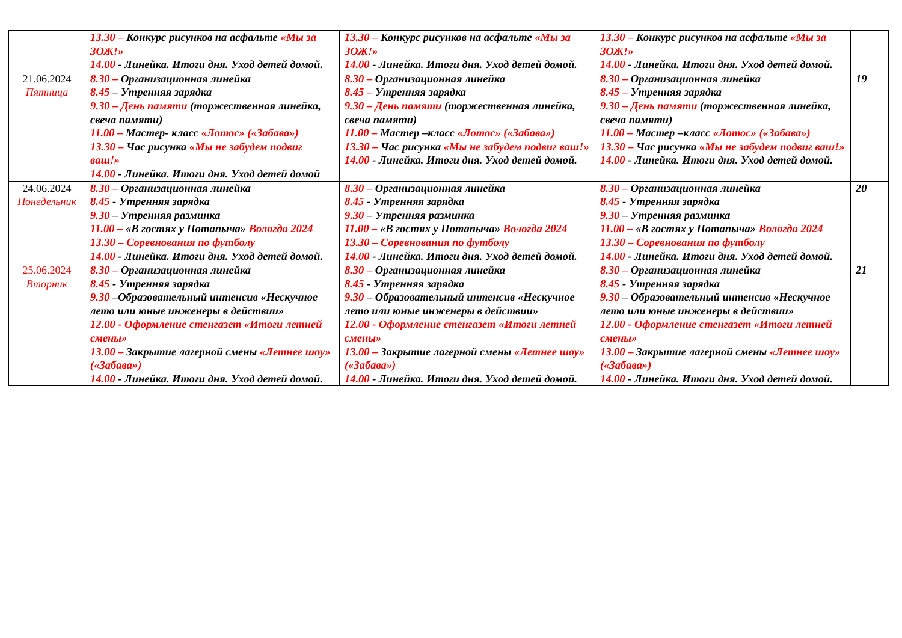| | 13.30 – Конкурс рисунков на асфальте «Мы за ЗОЖ!» 14.00 - Линейка. Итоги дня. Уход детей домой. | 13.30 – Конкурс рисунков на асфальте «Мы за ЗОЖ!» 14.00 - Линейка. Итоги дня. Уход детей домой. | 13.30 – Конкурс рисунков на асфальте «Мы за ЗОЖ!» 14.00 - Линейка. Итоги дня. Уход детей домой. | |
| 21.06.2024 Пятница | 8.30 – Организационная линейка 8.45 – Утренняя зарядка 9.30 – День памяти (торжественная линейка, свеча памяти) 11.00 – Мастер- класс «Лотос» («Забава») 13.30 – Час рисунка «Мы не забудем подвиг ваш!» 14.00 - Линейка. Итоги дня. Уход детей домой | 8.30 – Организационная линейка 8.45 – Утренняя зарядка 9.30 – День памяти (торжественная линейка, свеча памяти) 11.00 – Мастер –класс «Лотос» («Забава») 13.30 – Час рисунка «Мы не забудем подвиг ваш!» 14.00 - Линейка. Итоги дня. Уход детей домой. | 8.30 – Организационная линейка 8.45 – Утренняя зарядка 9.30 – День памяти (торжественная линейка, свеча памяти) 11.00 – Мастер –класс «Лотос» («Забава») 13.30 – Час рисунка «Мы не забудем подвиг ваш!» 14.00 - Линейка. Итоги дня. Уход детей домой. | 19 |
| 24.06.2024 Понедельник | 8.30 – Организационная линейка 8.45 - Утренняя зарядка 9.30 – Утренняя разминка 11.00 – «В гостях у Потапыча» Вологда 2024 13.30 – Соревнования по футболу 14.00 - Линейка. Итоги дня. Уход детей домой. | 8.30 – Организационная линейка 8.45 - Утренняя зарядка 9.30 – Утренняя разминка 11.00 – «В гостях у Потапыча» Вологда 2024 13.30 – Соревнования по футболу 14.00 - Линейка. Итоги дня. Уход детей домой. | 8.30 – Организационная линейка 8.45 - Утренняя зарядка 9.30 – Утренняя разминка 11.00 – «В гостях у Потапыча» Вологда 2024 13.30 – Соревнования по футболу 14.00 - Линейка. Итоги дня. Уход детей домой. | 20 |
| 25.06.2024 Вторник | 8.30 – Организационная линейка 8.45 - Утренняя зарядка 9.30 –Образовательный интенсив «Нескучное лето или юные инженеры в действии» 12.00 - Оформление стенгазет «Итоги летней смены» 13.00 – Закрытие лагерной смены «Летнее шоу» («Забава») 14.00 - Линейка. Итоги дня. Уход детей домой. | 8.30 – Организационная линейка 8.45 - Утренняя зарядка 9.30 – Образовательный интенсив «Нескучное лето или юные инженеры в действии» 12.00 - Оформление стенгазет «Итоги летней смены» 13.00 – Закрытие лагерной смены «Летнее шоу» («Забава») 14.00 - Линейка. Итоги дня. Уход детей домой. | 8.30 – Организационная линейка 8.45 - Утренняя зарядка 9.30 – Образовательный интенсив «Нескучное лето или юные инженеры в действии» 12.00 - Оформление стенгазет «Итоги летней смены» 13.00 – Закрытие лагерной смены «Летнее шоу» («Забава») 14.00 - Линейка. Итоги дня. Уход детей домой. | 21 |